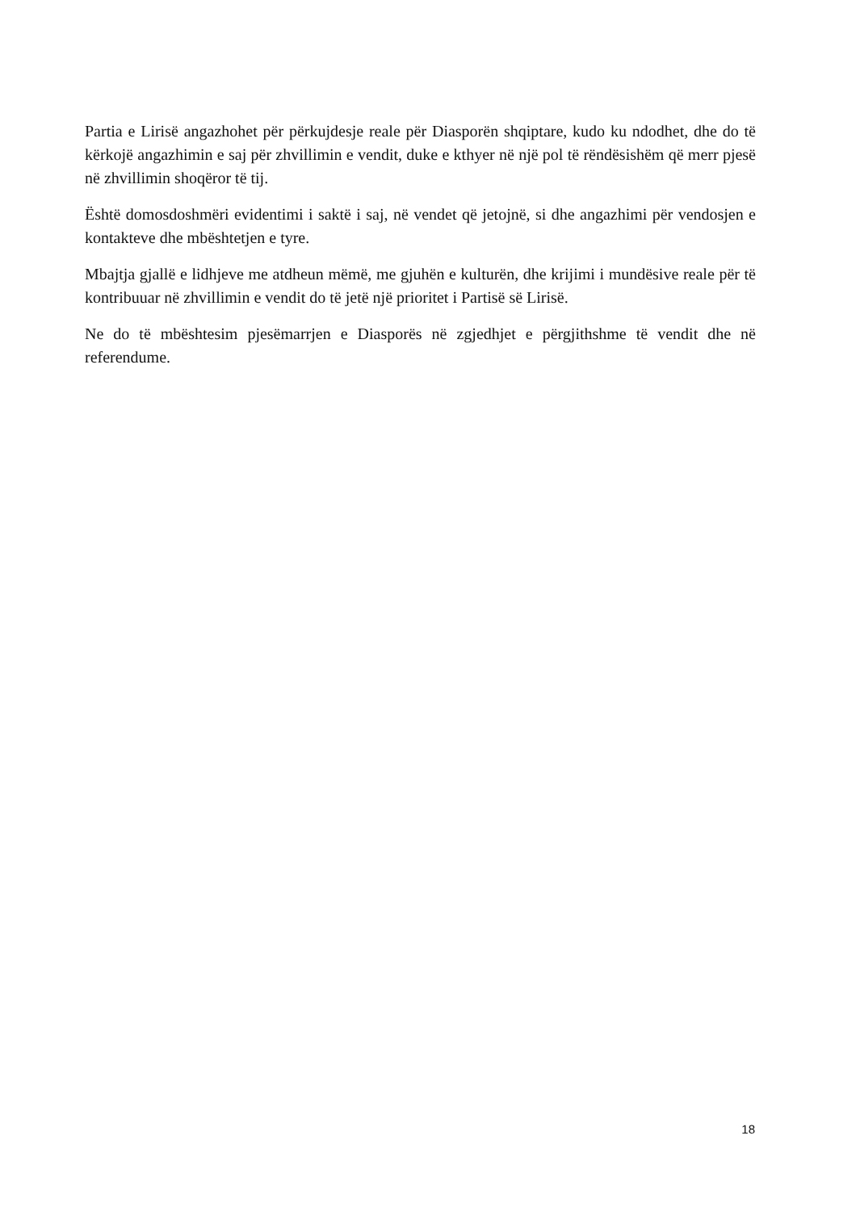Partia e Lirisë angazhohet për përkujdesje reale për Diasporën shqiptare, kudo ku ndodhet, dhe do të kërkojë angazhimin e saj për zhvillimin e vendit, duke e kthyer në një pol të rëndësishëm që merr pjesë në zhvillimin shoqëror të tij.
Është domosdoshmëri evidentimi i saktë i saj, në vendet që jetojnë, si dhe angazhimi për vendosjen e kontakteve dhe mbështetjen e tyre.
Mbajtja gjallë e lidhjeve me atdheun mëmë, me gjuhën e kulturën, dhe krijimi i mundësive reale për të kontribuuar në zhvillimin e vendit do të jetë një prioritet i Partisë së Lirisë.
Ne do të mbështesim pjesëmarrjen e Diasporës në zgjedhjet e përgjithshme të vendit dhe në referendume.
18